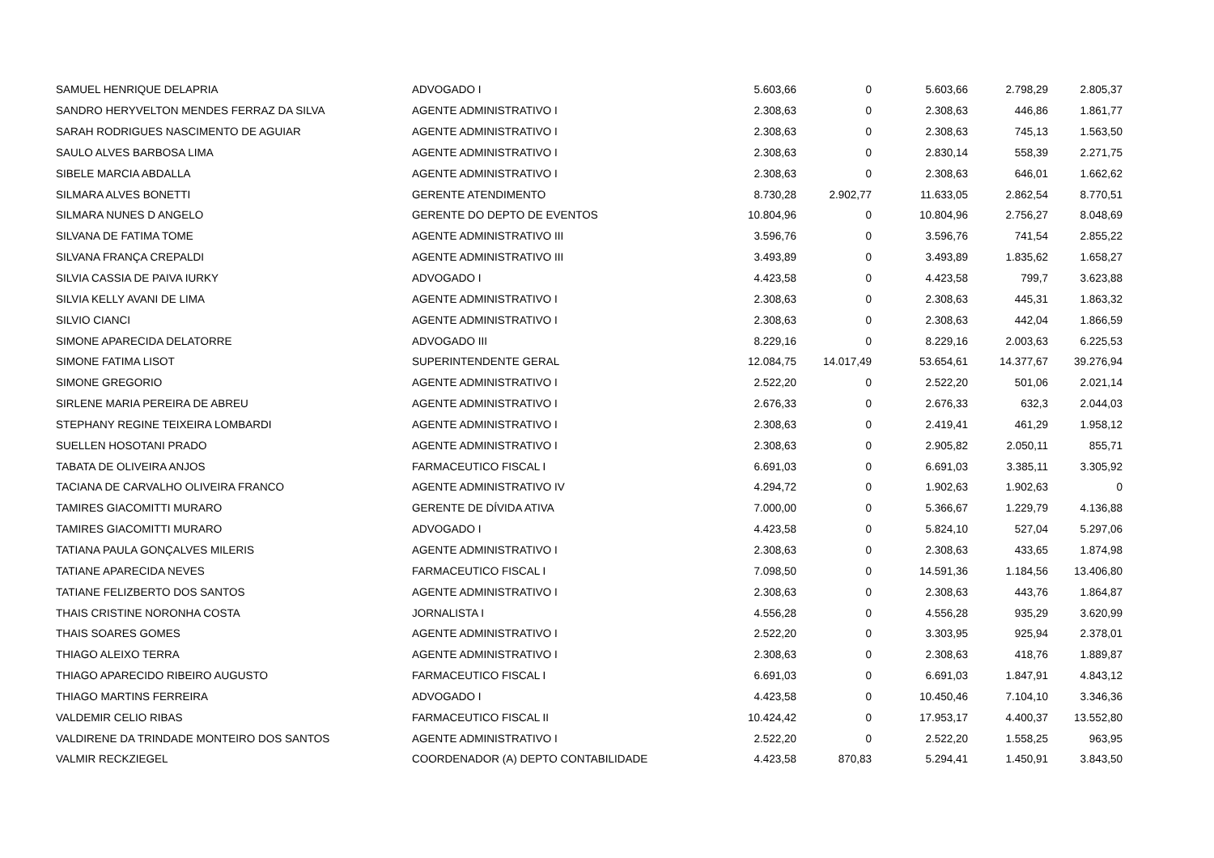| SAMUEL HENRIQUE DELAPRIA | ADVOGADO I | 5.603,66 | 0 | 5.603,66 | 2.798,29 | 2.805,37 |
| SANDRO HERYVELTON MENDES FERRAZ DA SILVA | AGENTE ADMINISTRATIVO I | 2.308,63 | 0 | 2.308,63 | 446,86 | 1.861,77 |
| SARAH RODRIGUES NASCIMENTO DE AGUIAR | AGENTE ADMINISTRATIVO I | 2.308,63 | 0 | 2.308,63 | 745,13 | 1.563,50 |
| SAULO ALVES BARBOSA LIMA | AGENTE ADMINISTRATIVO I | 2.308,63 | 0 | 2.830,14 | 558,39 | 2.271,75 |
| SIBELE MARCIA ABDALLA | AGENTE ADMINISTRATIVO I | 2.308,63 | 0 | 2.308,63 | 646,01 | 1.662,62 |
| SILMARA ALVES BONETTI | GERENTE ATENDIMENTO | 8.730,28 | 2.902,77 | 11.633,05 | 2.862,54 | 8.770,51 |
| SILMARA NUNES D ANGELO | GERENTE DO DEPTO DE EVENTOS | 10.804,96 | 0 | 10.804,96 | 2.756,27 | 8.048,69 |
| SILVANA DE FATIMA TOME | AGENTE ADMINISTRATIVO III | 3.596,76 | 0 | 3.596,76 | 741,54 | 2.855,22 |
| SILVANA FRANÇA CREPALDI | AGENTE ADMINISTRATIVO III | 3.493,89 | 0 | 3.493,89 | 1.835,62 | 1.658,27 |
| SILVIA CASSIA DE PAIVA IURKY | ADVOGADO I | 4.423,58 | 0 | 4.423,58 | 799,7 | 3.623,88 |
| SILVIA KELLY AVANI DE LIMA | AGENTE ADMINISTRATIVO I | 2.308,63 | 0 | 2.308,63 | 445,31 | 1.863,32 |
| SILVIO CIANCI | AGENTE ADMINISTRATIVO I | 2.308,63 | 0 | 2.308,63 | 442,04 | 1.866,59 |
| SIMONE APARECIDA DELATORRE | ADVOGADO III | 8.229,16 | 0 | 8.229,16 | 2.003,63 | 6.225,53 |
| SIMONE FATIMA LISOT | SUPERINTENDENTE GERAL | 12.084,75 | 14.017,49 | 53.654,61 | 14.377,67 | 39.276,94 |
| SIMONE GREGORIO | AGENTE ADMINISTRATIVO I | 2.522,20 | 0 | 2.522,20 | 501,06 | 2.021,14 |
| SIRLENE MARIA PEREIRA DE ABREU | AGENTE ADMINISTRATIVO I | 2.676,33 | 0 | 2.676,33 | 632,3 | 2.044,03 |
| STEPHANY REGINE TEIXEIRA LOMBARDI | AGENTE ADMINISTRATIVO I | 2.308,63 | 0 | 2.419,41 | 461,29 | 1.958,12 |
| SUELLEN HOSOTANI PRADO | AGENTE ADMINISTRATIVO I | 2.308,63 | 0 | 2.905,82 | 2.050,11 | 855,71 |
| TABATA DE OLIVEIRA ANJOS | FARMACEUTICO FISCAL I | 6.691,03 | 0 | 6.691,03 | 3.385,11 | 3.305,92 |
| TACIANA DE CARVALHO OLIVEIRA FRANCO | AGENTE ADMINISTRATIVO IV | 4.294,72 | 0 | 1.902,63 | 1.902,63 | 0 |
| TAMIRES GIACOMITTI MURARO | GERENTE DE DÍVIDA ATIVA | 7.000,00 | 0 | 5.366,67 | 1.229,79 | 4.136,88 |
| TAMIRES GIACOMITTI MURARO | ADVOGADO I | 4.423,58 | 0 | 5.824,10 | 527,04 | 5.297,06 |
| TATIANA PAULA GONÇALVES MILERIS | AGENTE ADMINISTRATIVO I | 2.308,63 | 0 | 2.308,63 | 433,65 | 1.874,98 |
| TATIANE APARECIDA NEVES | FARMACEUTICO FISCAL I | 7.098,50 | 0 | 14.591,36 | 1.184,56 | 13.406,80 |
| TATIANE FELIZBERTO DOS SANTOS | AGENTE ADMINISTRATIVO I | 2.308,63 | 0 | 2.308,63 | 443,76 | 1.864,87 |
| THAIS CRISTINE NORONHA COSTA | JORNALISTA I | 4.556,28 | 0 | 4.556,28 | 935,29 | 3.620,99 |
| THAIS SOARES GOMES | AGENTE ADMINISTRATIVO I | 2.522,20 | 0 | 3.303,95 | 925,94 | 2.378,01 |
| THIAGO ALEIXO TERRA | AGENTE ADMINISTRATIVO I | 2.308,63 | 0 | 2.308,63 | 418,76 | 1.889,87 |
| THIAGO APARECIDO RIBEIRO AUGUSTO | FARMACEUTICO FISCAL I | 6.691,03 | 0 | 6.691,03 | 1.847,91 | 4.843,12 |
| THIAGO MARTINS FERREIRA | ADVOGADO I | 4.423,58 | 0 | 10.450,46 | 7.104,10 | 3.346,36 |
| VALDEMIR CELIO RIBAS | FARMACEUTICO FISCAL II | 10.424,42 | 0 | 17.953,17 | 4.400,37 | 13.552,80 |
| VALDIRENE DA TRINDADE MONTEIRO DOS SANTOS | AGENTE ADMINISTRATIVO I | 2.522,20 | 0 | 2.522,20 | 1.558,25 | 963,95 |
| VALMIR RECKZIEGEL | COORDENADOR (A) DEPTO CONTABILIDADE | 4.423,58 | 870,83 | 5.294,41 | 1.450,91 | 3.843,50 |